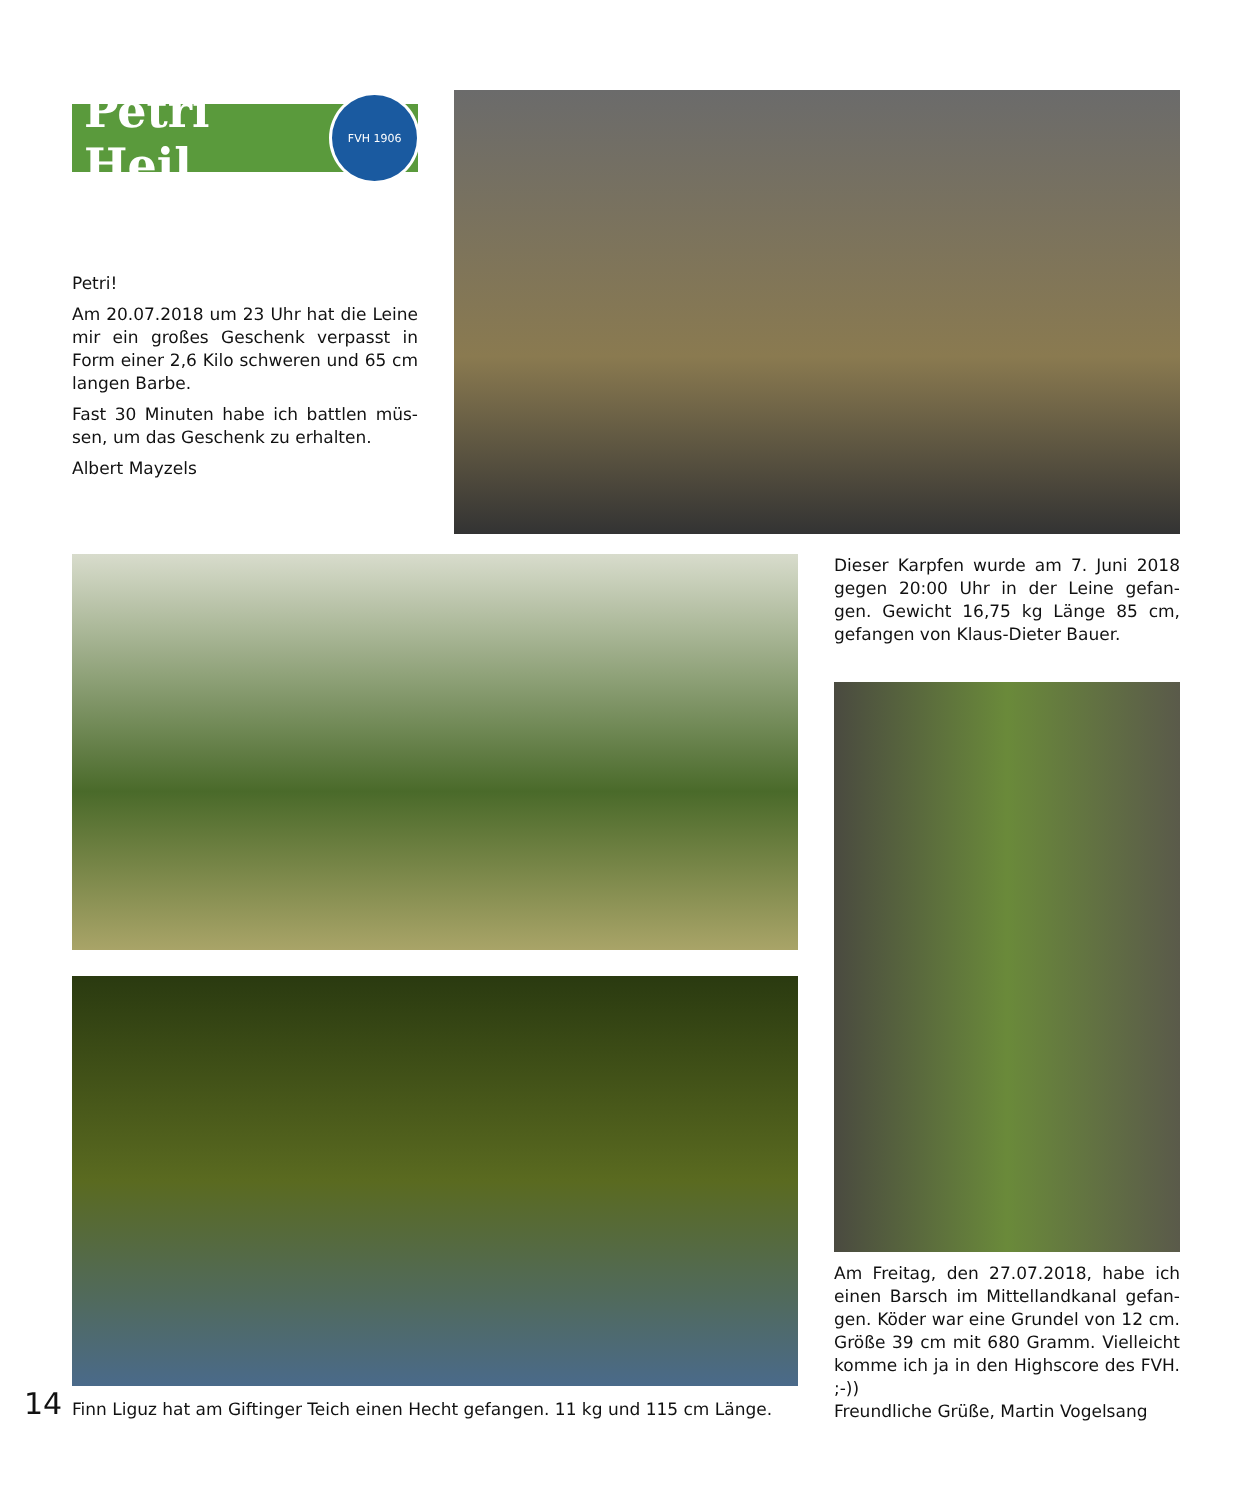Petri Heil
FVH 1906
Petri!
Am 20.07.2018 um 23 Uhr hat die Leine mir ein großes Geschenk verpasst in Form einer 2,6 Kilo schweren und 65 cm langen Barbe.
Fast 30 Minuten habe ich battlen müs-sen, um das Geschenk zu erhalten.
Albert Mayzels
14
Finn Liguz hat am Giftinger Teich einen Hecht gefangen. 11 kg und 115 cm Länge.
Dieser Karpfen wurde am 7. Juni 2018 gegen 20:00 Uhr in der Leine gefan-gen. Gewicht 16,75 kg Länge 85 cm, gefangen von Klaus-Dieter Bauer.
Am Freitag, den 27.07.2018, habe ich einen Barsch im Mittellandkanal gefan-gen. Köder war eine Grundel von 12 cm. Größe 39 cm mit 680 Gramm. Vielleicht komme ich ja in den Highscore des FVH. ;-))
Freundliche Grüße, Martin Vogelsang